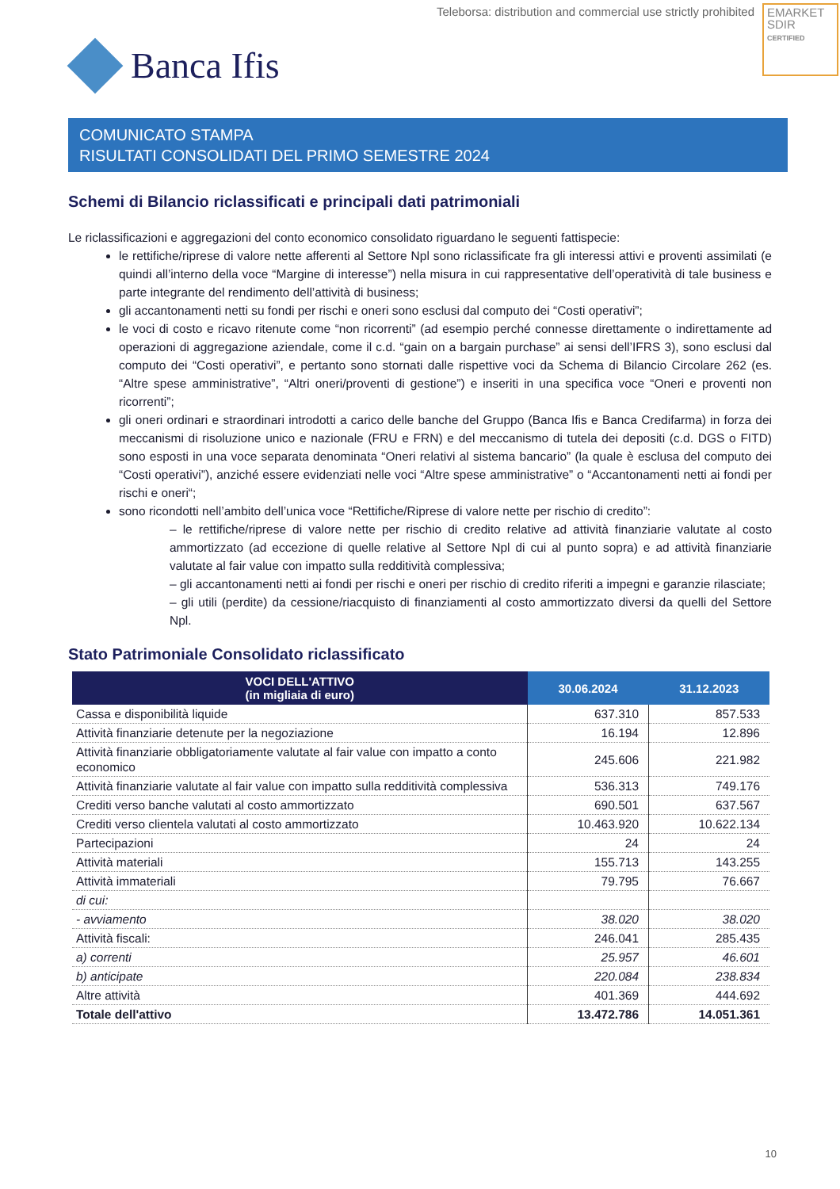Teleborsa: distribution and commercial use strictly prohibited
EMARKET
SDIR
CERTIFIED
Banca Ifis
COMUNICATO STAMPA
RISULTATI CONSOLIDATI DEL PRIMO SEMESTRE 2024
Schemi di Bilancio riclassificati e principali dati patrimoniali
Le riclassificazioni e aggregazioni del conto economico consolidato riguardano le seguenti fattispecie:
le rettifiche/riprese di valore nette afferenti al Settore Npl sono riclassificate fra gli interessi attivi e proventi assimilati (e quindi all’interno della voce “Margine di interesse”) nella misura in cui rappresentative dell’operatività di tale business e parte integrante del rendimento dell’attività di business;
gli accantonamenti netti su fondi per rischi e oneri sono esclusi dal computo dei “Costi operativi”;
le voci di costo e ricavo ritenute come “non ricorrenti” (ad esempio perché connesse direttamente o indirettamente ad operazioni di aggregazione aziendale, come il c.d. “gain on a bargain purchase” ai sensi dell’IFRS 3), sono esclusi dal computo dei “Costi operativi”, e pertanto sono stornati dalle rispettive voci da Schema di Bilancio Circolare 262 (es. “Altre spese amministrative”, “Altri oneri/proventi di gestione”) e inseriti in una specifica voce “Oneri e proventi non ricorrenti”;
gli oneri ordinari e straordinari introdotti a carico delle banche del Gruppo (Banca Ifis e Banca Credifarma) in forza dei meccanismi di risoluzione unico e nazionale (FRU e FRN) e del meccanismo di tutela dei depositi (c.d. DGS o FITD) sono esposti in una voce separata denominata “Oneri relativi al sistema bancario” (la quale è esclusa del computo dei “Costi operativi”), anziché essere evidenziati nelle voci “Altre spese amministrative” o “Accantonamenti netti ai fondi per rischi e oneri“;
sono ricondotti nell’ambito dell’unica voce “Rettifiche/Riprese di valore nette per rischio di credito”:
– le rettifiche/riprese di valore nette per rischio di credito relative ad attività finanziarie valutate al costo ammortizzato (ad eccezione di quelle relative al Settore Npl di cui al punto sopra) e ad attività finanziarie valutate al fair value con impatto sulla redditività complessiva;
– gli accantonamenti netti ai fondi per rischi e oneri per rischio di credito riferiti a impegni e garanzie rilasciate;
– gli utili (perdite) da cessione/riacquisto di finanziamenti al costo ammortizzato diversi da quelli del Settore Npl.
Stato Patrimoniale Consolidato riclassificato
| VOCI DELL'ATTIVO (in migliaia di euro) | 30.06.2024 | 31.12.2023 |
| --- | --- | --- |
| Cassa e disponibilità liquide | 637.310 | 857.533 |
| Attività finanziarie detenute per la negoziazione | 16.194 | 12.896 |
| Attività finanziarie obbligatoriamente valutate al fair value con impatto a conto economico | 245.606 | 221.982 |
| Attività finanziarie valutate al fair value con impatto sulla redditività complessiva | 536.313 | 749.176 |
| Crediti verso banche valutati al costo ammortizzato | 690.501 | 637.567 |
| Crediti verso clientela valutati al costo ammortizzato | 10.463.920 | 10.622.134 |
| Partecipazioni | 24 | 24 |
| Attività materiali | 155.713 | 143.255 |
| Attività immateriali | 79.795 | 76.667 |
| di cui: | | |
| - avviamento | 38.020 | 38.020 |
| Attività fiscali: | 246.041 | 285.435 |
| a) correnti | 25.957 | 46.601 |
| b) anticipate | 220.084 | 238.834 |
| Altre attività | 401.369 | 444.692 |
| Totale dell'attivo | 13.472.786 | 14.051.361 |
10